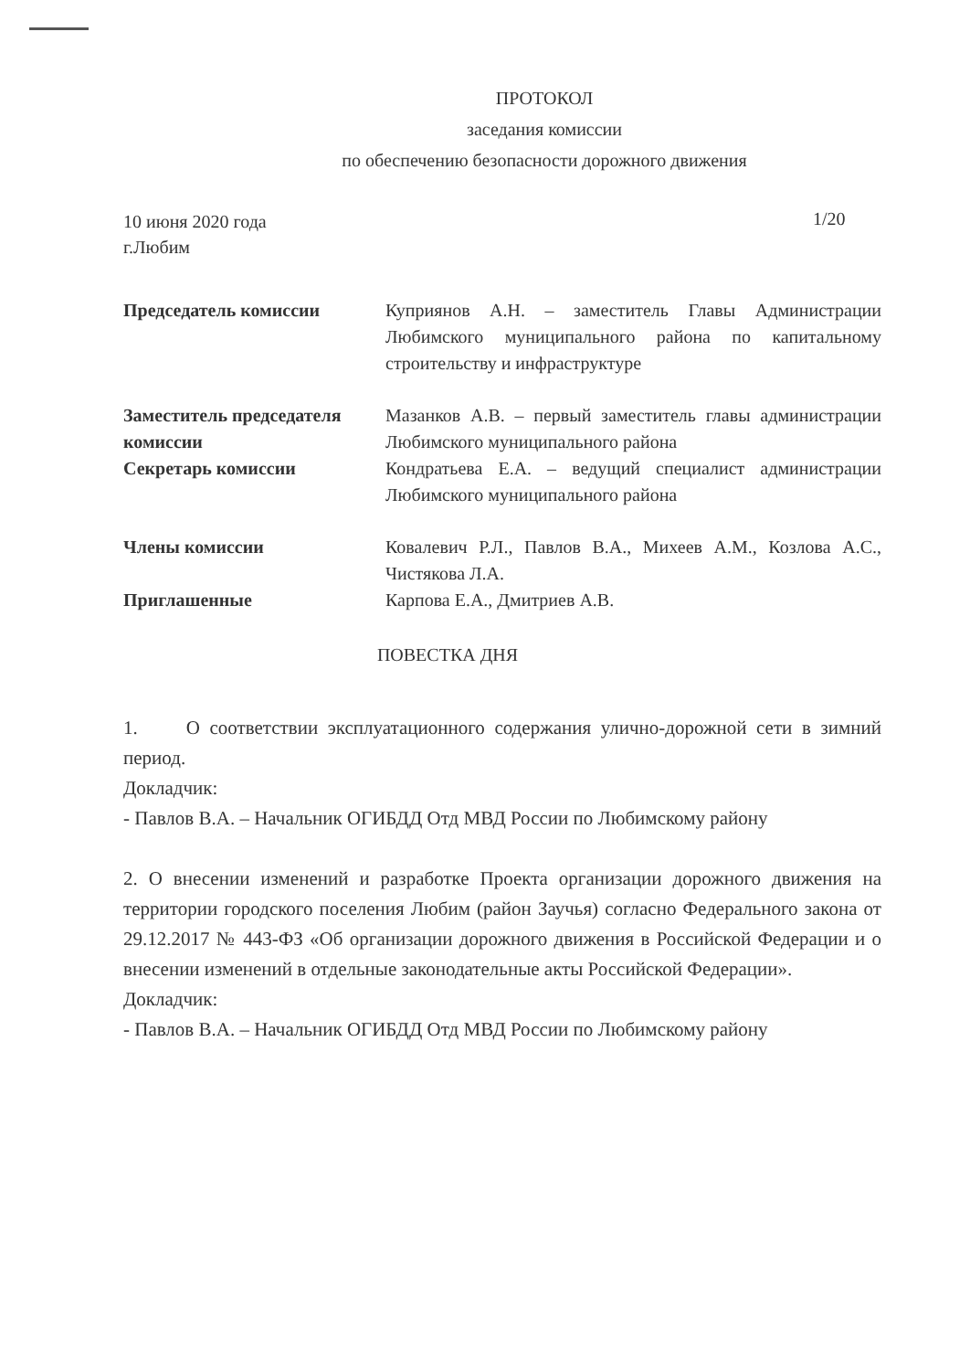ПРОТОКОЛ
заседания комиссии
по обеспечению безопасности дорожного движения
10 июня 2020 года
г.Любим
1/20
Председатель комиссии Куприянов А.Н. – заместитель Главы Администрации Любимского муниципального района по капитальному строительству и инфраструктуре
Заместитель председателя комиссии
Мазанков А.В. – первый заместитель главы администрации Любимского муниципального района
Секретарь комиссии Кондратьева Е.А. – ведущий специалист администрации Любимского муниципального района
Члены комиссии Ковалевич Р.Л., Павлов В.А., Михеев А.М., Козлова А.С., Чистякова Л.А.
Приглашенные Карпова Е.А., Дмитриев А.В.
ПОВЕСТКА ДНЯ
1. О соответствии эксплуатационного содержания улично-дорожной сети в зимний период.
Докладчик:
- Павлов В.А. – Начальник ОГИБДД Отд МВД России по Любимскому району
2. О внесении изменений и разработке Проекта организации дорожного движения на территории городского поселения Любим (район Заучья) согласно Федерального закона от 29.12.2017 № 443-ФЗ «Об организации дорожного движения в Российской Федерации и о внесении изменений в отдельные законодательные акты Российской Федерации».
Докладчик:
- Павлов В.А. – Начальник ОГИБДД Отд МВД России по Любимскому району